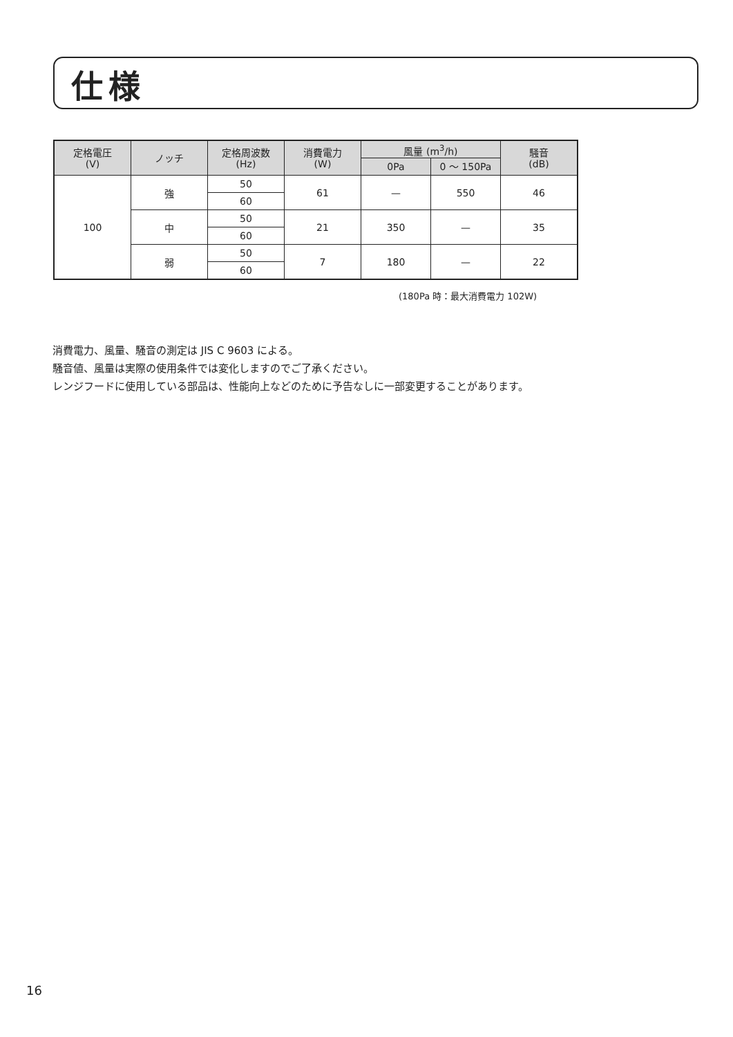仕様
| 定格電圧 (V) | ノッチ | 定格周波数 (Hz) | 消費電力 (W) | 風量 (m<sup>3</sup>/h) | | 騒音 (dB) |
| --- | --- | --- | --- | --- | --- | --- |
| | | | | 0Pa | 0 ～ 150Pa | |
| 100 | 強 | 50 | 61 | — | 550 | 46 |
| | | 60 | | | | |
| | 中 | 50 | 21 | 350 | — | 35 |
| | | 60 | | | | |
| | 弱 | 50 | 7 | 180 | — | 22 |
| | | 60 | | | | |
(180Pa 時：最大消費電力 102W)
消費電力、風量、騒音の測定は JIS C 9603 による。
騒音値、風量は実際の使用条件では変化しますのでご了承ください。
レンジフードに使用している部品は、性能向上などのために予告なしに一部変更することがあります。
16